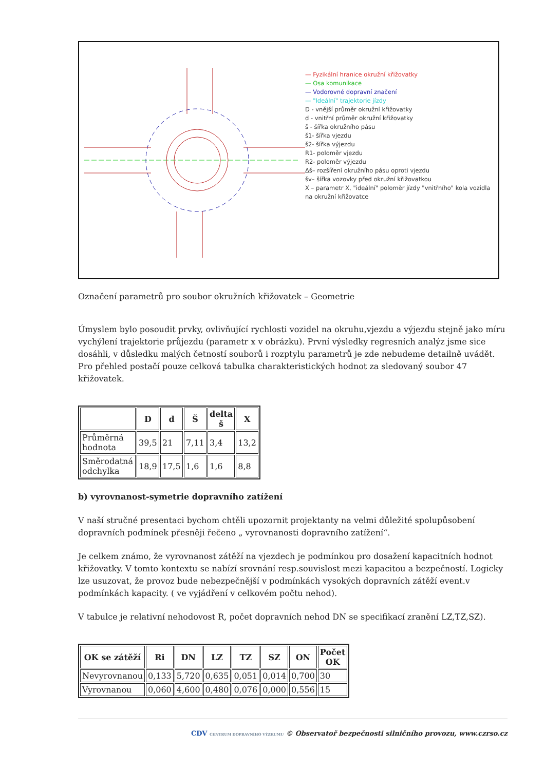— Fyzikální hranice okružní křižovatky
— Osa komunikace
— Vodorovné dopravní značení
— "Ideální" trajektorie jízdy
D - vnější průměr okružní křižovatky
d - vnitřní průměr okružní křižovatky
š - šířka okružního pásu
š1- šířka vjezdu
š2- šířka výjezdu
R1- poloměr vjezdu
R2- poloměr výjezdu
Δš– rozšíření okružního pásu oproti vjezdu
šv– šířka vozovky před okružní křižovatkou
X – parametr X, "ideální" poloměr jízdy "vnitřního" kola vozidla na okružní křižovatce
Označení parametrů pro soubor okružních křižovatek – Geometrie
Úmyslem bylo posoudit prvky, ovlivňující rychlosti vozidel na okruhu,vjezdu a výjezdu stejně jako míru vychýlení trajektorie průjezdu (parametr x v obrázku). První výsledky regresních analýz jsme sice dosáhli, v důsledku malých četností souborů i rozptylu parametrů je zde nebudeme detailně uvádět. Pro přehled postačí pouze celková tabulka charakteristických hodnot za sledovaný soubor 47 křižovatek.
| | D | d | Š | delta š | X |
| --- | --- | --- | --- | --- | --- |
| Průměrná hodnota | 39,5 | 21 | 7,11 | 3,4 | 13,2 |
| Směrodatná odchylka | 18,9 | 17,5 | 1,6 | 1,6 | 8,8 |
b) vyrovnanost-symetrie dopravního zatížení
V naší stručné presentaci bychom chtěli upozornit projektanty na velmi důležité spolupůsobení dopravních podmínek přesněji řečeno „ vyrovnanosti dopravního zatížení“.
Je celkem známo, že vyrovnanost zátěží na vjezdech je podmínkou pro dosažení kapacitních hodnot křižovatky. V tomto kontextu se nabízí srovnání resp.souvislost mezi kapacitou a bezpečností. Logicky lze usuzovat, že provoz bude nebezpečnější v podmínkách vysokých dopravních zátěží event.v podmínkách kapacity. ( ve vyjádření v celkovém počtu nehod).
V tabulce je relativní nehodovost R, počet dopravních nehod DN se specifikací zranění LZ,TZ,SZ).
| OK se zátěží | Ri | DN | LZ | TZ | SZ | ON | Počet OK |
| --- | --- | --- | --- | --- | --- | --- | --- |
| Nevyrovnanou | 0,133 | 5,720 | 0,635 | 0,051 | 0,014 | 0,700 | 30 |
| Vyrovnanou | 0,060 | 4,600 | 0,480 | 0,076 | 0,000 | 0,556 | 15 |
CDV CENTRUM DOPRAVNÍHO VÝZKUMU © Observatoř bezpečnosti silničního provozu, www.czrso.cz